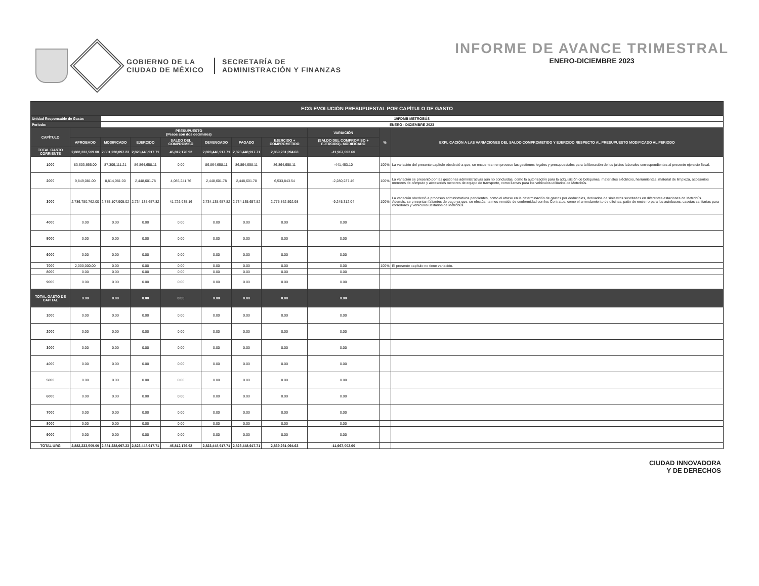GOBIERNO DE LA
CIUDAD DE MÉXICO
SECRETARÍA DE
ADMINISTRACIÓN Y FINANZAS
INFORME DE AVANCE TRIMESTRAL
ENERO-DICIEMBRE 2023
| ECG EVOLUCIÓN PRESUPUESTAL POR CAPÍTULO DE GASTO | | | | | | | | | | |
| --- | --- | --- | --- | --- | --- | --- | --- | --- | --- | --- |
| Unidad Responsable de Gasto: | | 10PDMB METROBÚS | | | | | | | | |
| Periodo: | | ENERO - DICIEMBRE 2023 | | | | | | | | |
| CAPÍTULO | PRESUPUESTO (Pesos con dos decimales) | | | | | | | VARIACIÓN | % | EXPLICACIÓN A LAS VARIACIONES DEL SALDO COMPROMETIDO Y EJERCIDO RESPECTO AL PRESUPUESTO MODIFICADO AL PERIODO |
| | APROBADO | MODIFICADO | EJERCIDO | SALDO DEL COMPROMISO | DEVENGADO | PAGADO | EJERCIDO + COMPROMETIDO | (SALDO DEL COMPROMISO + EJERCIDO)- MODIFICADO | | |
| TOTAL GASTO CORRIENTE | 2,882,233,509.00 | 2,881,228,097.23 | 2,823,448,917.71 | 45,812,176.92 | 2,823,448,917.71 | 2,823,448,917.71 | 2,869,261,094.63 | -11,967,002.60 | | |
| 1000 | 83,603,666.00 | 87,306,111.21 | 86,864,658.11 | 0.00 | 86,864,658.11 | 86,864,658.11 | 86,864,658.11 | -441,453.10 | 100% | La variación del presente capítulo obedeció a que, se encuentran en proceso las gestiones legales y presupuestales para la liberación de los juicios laborales correspondientes al presente ejercicio fiscal. |
| 2000 | 9,849,081.00 | 8,814,081.00 | 2,448,601.78 | 4,085,241.76 | 2,448,601.78 | 2,448,601.78 | 6,533,843.54 | -2,280,237.46 | 100% | La variación se presentó por las gestiones administrativas aún no concluidas, como la autorización para la adquisición de botiquines, materiales eléctricos, herramientas, material de limpieza, accesorios menores de cómputo y accesorios menores de equipo de transporte, como llantas para los vehículos utilitarios de Metrobús. |
| 3000 | 2,786,780,762.00 | 2,785,107,905.02 | 2,734,135,657.82 | 41,726,935.16 | 2,734,135,657.82 | 2,734,135,657.82 | 2,775,862,592.98 | -9,245,312.04 | 100% | La variación obedeció a procesos administrativos pendientes, como el atraso en la determinación de gastos por deducibles, derivados de siniestros suscitados en diferentes estaciones de Metrobús. Además, se presentan faltantes de pago ya que, se efectúan a mes vencido de conformidad con los Contratos, como el arrendamiento de oficinas, patio de encierro para los autobuses, casetas sanitarias para corredores y vehículos utilitarios de Metrobús. |
| 4000 | 0.00 | 0.00 | 0.00 | 0.00 | 0.00 | 0.00 | 0.00 | 0.00 | | |
| 5000 | 0.00 | 0.00 | 0.00 | 0.00 | 0.00 | 0.00 | 0.00 | 0.00 | | |
| 6000 | 0.00 | 0.00 | 0.00 | 0.00 | 0.00 | 0.00 | 0.00 | 0.00 | | |
| 7000 | 2,000,000.00 | 0.00 | 0.00 | 0.00 | 0.00 | 0.00 | 0.00 | 0.00 | 100% | El presente capítulo no tiene variación. |
| 8000 | 0.00 | 0.00 | 0.00 | 0.00 | 0.00 | 0.00 | 0.00 | 0.00 | | |
| 9000 | 0.00 | 0.00 | 0.00 | 0.00 | 0.00 | 0.00 | 0.00 | 0.00 | | |
| TOTAL GASTO DE CAPITAL | 0.00 | 0.00 | 0.00 | 0.00 | 0.00 | 0.00 | 0.00 | 0.00 | | |
| 1000 | 0.00 | 0.00 | 0.00 | 0.00 | 0.00 | 0.00 | 0.00 | 0.00 | | |
| 2000 | 0.00 | 0.00 | 0.00 | 0.00 | 0.00 | 0.00 | 0.00 | 0.00 | | |
| 3000 | 0.00 | 0.00 | 0.00 | 0.00 | 0.00 | 0.00 | 0.00 | 0.00 | | |
| 4000 | 0.00 | 0.00 | 0.00 | 0.00 | 0.00 | 0.00 | 0.00 | 0.00 | | |
| 5000 | 0.00 | 0.00 | 0.00 | 0.00 | 0.00 | 0.00 | 0.00 | 0.00 | | |
| 6000 | 0.00 | 0.00 | 0.00 | 0.00 | 0.00 | 0.00 | 0.00 | 0.00 | | |
| 7000 | 0.00 | 0.00 | 0.00 | 0.00 | 0.00 | 0.00 | 0.00 | 0.00 | | |
| 8000 | 0.00 | 0.00 | 0.00 | 0.00 | 0.00 | 0.00 | 0.00 | 0.00 | | |
| 9000 | 0.00 | 0.00 | 0.00 | 0.00 | 0.00 | 0.00 | 0.00 | 0.00 | | |
| TOTAL URG | 2,882,233,509.00 | 2,881,228,097.23 | 2,823,448,917.71 | 45,812,176.92 | 2,823,448,917.71 | 2,823,448,917.71 | 2,869,261,094.63 | -11,967,002.60 | | |
CIUDAD INNOVADORA
Y DE DERECHOS